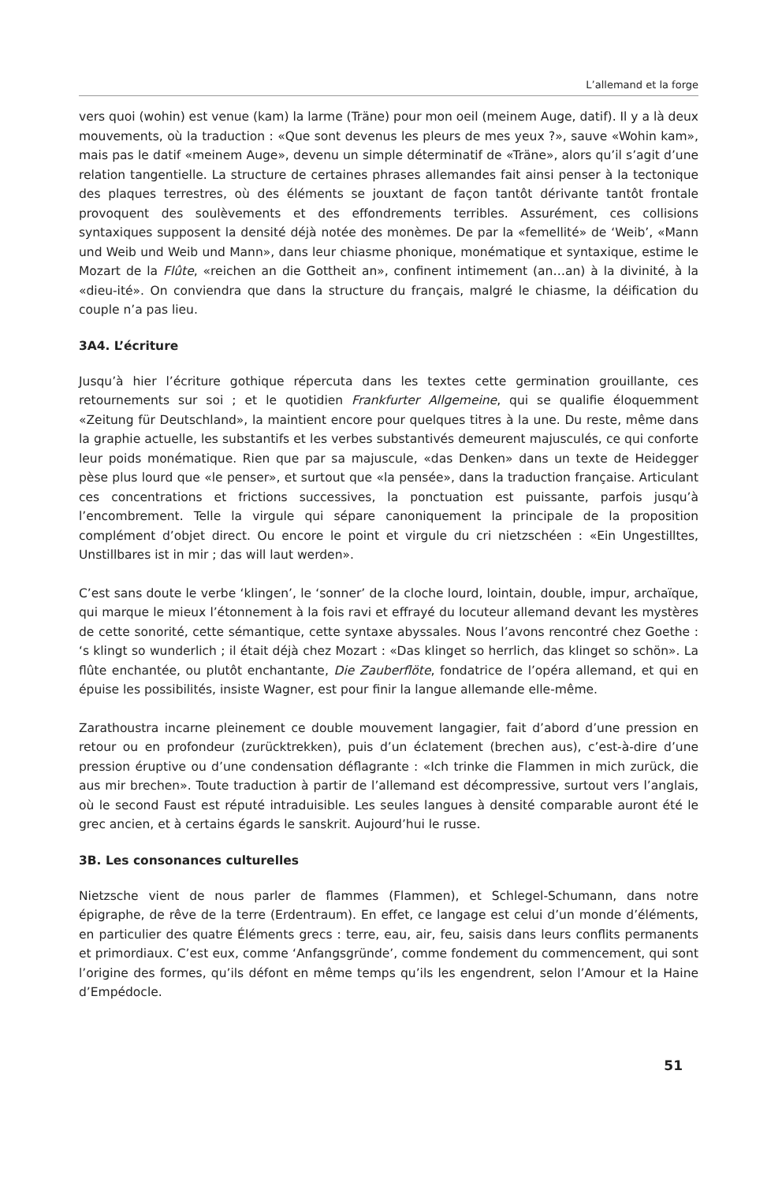L’allemand et la forge
vers quoi (wohin) est venue (kam) la larme (Träne) pour mon oeil (meinem Auge, datif). Il y a là deux mouvements, où la traduction : «Que sont devenus les pleurs de mes yeux ?», sauve «Wohin kam», mais pas le datif «meinem Auge», devenu un simple déterminatif de «Träne», alors qu’il s’agit d’une relation tangentielle. La structure de certaines phrases allemandes fait ainsi penser à la tectonique des plaques terrestres, où des éléments se jouxtant de façon tantôt dérivante tantôt frontale provoquent des soulèvements et des effondrements terribles. Assurément, ces collisions syntaxiques supposent la densité déjà notée des monèmes. De par la «femellité» de ‘Weib’, «Mann und Weib und Weib und Mann», dans leur chiasme phonique, monématique et syntaxique, estime le Mozart de la Flûte, «reichen an die Gottheit an», confinent intimement (an…an) à la divinité, à la «dieu-ité». On conviendra que dans la structure du français, malgré le chiasme, la déification du couple n’a pas lieu.
3A4. L’écriture
Jusqu’à hier l’écriture gothique répercuta dans les textes cette germination grouillante, ces retournements sur soi ; et le quotidien Frankfurter Allgemeine, qui se qualifie éloquemment «Zeitung für Deutschland», la maintient encore pour quelques titres à la une. Du reste, même dans la graphie actuelle, les substantifs et les verbes substantivés demeurent majusculés, ce qui conforte leur poids monématique. Rien que par sa majuscule, «das Denken» dans un texte de Heidegger pèse plus lourd que «le penser», et surtout que «la pensée», dans la traduction française. Articulant ces concentrations et frictions successives, la ponctuation est puissante, parfois jusqu’à l’encombrement. Telle la virgule qui sépare canoniquement la principale de la proposition complément d’objet direct. Ou encore le point et virgule du cri nietzschéen : «Ein Ungestilltes, Unstillbares ist in mir ; das will laut werden».
C’est sans doute le verbe ‘klingen’, le ‘sonner’ de la cloche lourd, lointain, double, impur, archaïque, qui marque le mieux l’étonnement à la fois ravi et effrayé du locuteur allemand devant les mystères de cette sonorité, cette sémantique, cette syntaxe abyssales. Nous l’avons rencontré chez Goethe : ‘s klingt so wunderlich ; il était déjà chez Mozart : «Das klinget so herrlich, das klinget so schön». La flûte enchantée, ou plutôt enchantante, Die Zauberflöte, fondatrice de l’opéra allemand, et qui en épuise les possibilités, insiste Wagner, est pour finir la langue allemande elle-même.
Zarathoustra incarne pleinement ce double mouvement langagier, fait d’abord d’une pression en retour ou en profondeur (zurücktrekken), puis d’un éclatement (brechen aus), c’est-à-dire d’une pression éruptive ou d’une condensation déflagrante : «Ich trinke die Flammen in mich zurück, die aus mir brechen». Toute traduction à partir de l’allemand est décompressive, surtout vers l’anglais, où le second Faust est réputé intraduisible. Les seules langues à densité comparable auront été le grec ancien, et à certains égards le sanskrit. Aujourd’hui le russe.
3B. Les consonances culturelles
Nietzsche vient de nous parler de flammes (Flammen), et Schlegel-Schumann, dans notre épigraphe, de rêve de la terre (Erdentraum). En effet, ce langage est celui d’un monde d’éléments, en particulier des quatre Éléments grecs : terre, eau, air, feu, saisis dans leurs conflits permanents et primordiaux. C’est eux, comme ‘Anfangsgründe’, comme fondement du commencement, qui sont l’origine des formes, qu’ils défont en même temps qu’ils les engendrent, selon l’Amour et la Haine d’Empédocle.
51